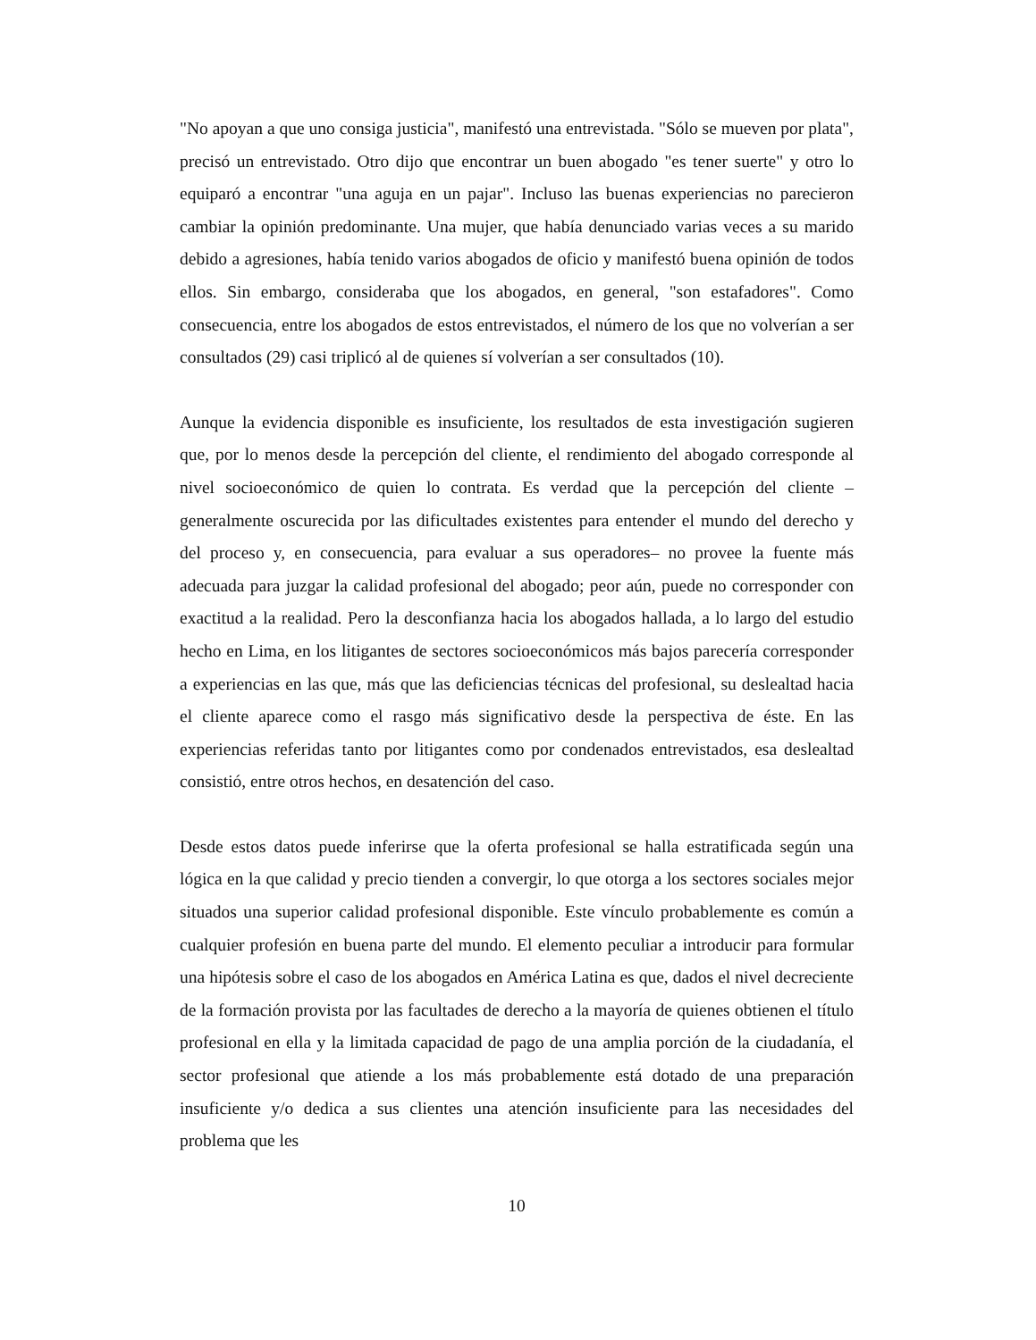"No apoyan a que uno consiga justicia", manifestó una entrevistada. "Sólo se mueven por plata", precisó un entrevistado. Otro dijo que encontrar un buen abogado "es tener suerte" y otro lo equiparó a encontrar "una aguja en un pajar". Incluso las buenas experiencias no parecieron cambiar la opinión predominante. Una mujer, que había denunciado varias veces a su marido debido a agresiones, había tenido varios abogados de oficio y manifestó buena opinión de todos ellos. Sin embargo, consideraba que los abogados, en general, "son estafadores". Como consecuencia, entre los abogados de estos entrevistados, el número de los que no volverían a ser consultados (29) casi triplicó al de quienes sí volverían a ser consultados (10).
Aunque la evidencia disponible es insuficiente, los resultados de esta investigación sugieren que, por lo menos desde la percepción del cliente, el rendimiento del abogado corresponde al nivel socioeconómico de quien lo contrata. Es verdad que la percepción del cliente –generalmente oscurecida por las dificultades existentes para entender el mundo del derecho y del proceso y, en consecuencia, para evaluar a sus operadores– no provee la fuente más adecuada para juzgar la calidad profesional del abogado; peor aún, puede no corresponder con exactitud a la realidad. Pero la desconfianza hacia los abogados hallada, a lo largo del estudio hecho en Lima, en los litigantes de sectores socioeconómicos más bajos parecería corresponder a experiencias en las que, más que las deficiencias técnicas del profesional, su deslealtad hacia el cliente aparece como el rasgo más significativo desde la perspectiva de éste. En las experiencias referidas tanto por litigantes como por condenados entrevistados, esa deslealtad consistió, entre otros hechos, en desatención del caso.
Desde estos datos puede inferirse que la oferta profesional se halla estratificada según una lógica en la que calidad y precio tienden a convergir, lo que otorga a los sectores sociales mejor situados una superior calidad profesional disponible. Este vínculo probablemente es común a cualquier profesión en buena parte del mundo. El elemento peculiar a introducir para formular una hipótesis sobre el caso de los abogados en América Latina es que, dados el nivel decreciente de la formación provista por las facultades de derecho a la mayoría de quienes obtienen el título profesional en ella y la limitada capacidad de pago de una amplia porción de la ciudadanía, el sector profesional que atiende a los más probablemente está dotado de una preparación insuficiente y/o dedica a sus clientes una atención insuficiente para las necesidades del problema que les
10